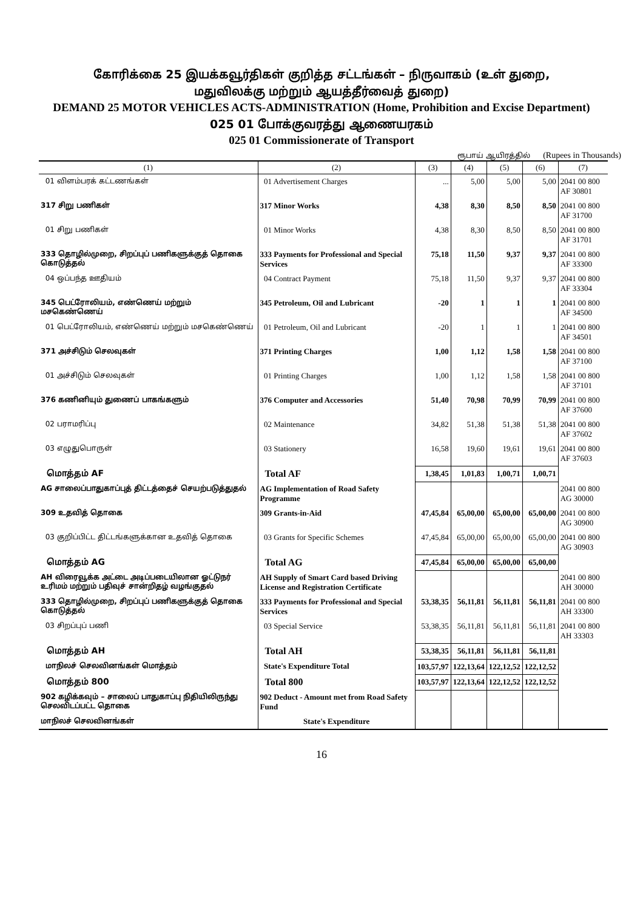கோரிக்கை 25 இயக்கவூர்திகள் குறித்த சட்டங்கள் – நிருவாகம் (உள் துறை,
மதுவிலக்கு மற்றும் ஆயத்தீர்வைத் துறை)
DEMAND 25 MOTOR VEHICLES ACTS-ADMINISTRATION (Home, Prohibition and Excise Department)
025 01 போக்குவரத்து ஆணையரகம்
025 01 Commissionerate of Transport
ரூபாய் ஆயிரத்தில் (Rupees in Thousands)
| (1) | (2) | (3) | (4) | (5) | (6) | (7) |
| --- | --- | --- | --- | --- | --- | --- |
| 01 விளம்பரக் கட்டணங்கள் | 01 Advertisement Charges | ... | 5,00 | 5,00 | 5,00 | 2041 00 800 AF 30801 |
| 317 சிறு பணிகள் | 317 Minor Works | 4,38 | 8,30 | 8,50 | 8,50 | 2041 00 800 AF 31700 |
| 01 சிறு பணிகள் | 01 Minor Works | 4,38 | 8,30 | 8,50 | 8,50 | 2041 00 800 AF 31701 |
| 333 தொழில்முறை, சிறப்புப் பணிகளுக்குத் தொகை கொடுத்தல் | 333 Payments for Professional and Special Services | 75,18 | 11,50 | 9,37 | 9,37 | 2041 00 800 AF 33300 |
| 04 ஒப்பந்த ஊதியம் | 04 Contract Payment | 75,18 | 11,50 | 9,37 | 9,37 | 2041 00 800 AF 33304 |
| 345 பெட்ரோலியம், எண்ணெய் மற்றும் மசகெண்ணெய் | 345 Petroleum, Oil and Lubricant | -20 | 1 | 1 | 1 | 2041 00 800 AF 34500 |
| 01 பெட்ரோலியம், எண்ணெய் மற்றும் மசகெண்ணெய் | 01 Petroleum, Oil and Lubricant | -20 | 1 | 1 | 1 | 2041 00 800 AF 34501 |
| 371 அச்சிடும் செலவுகள் | 371 Printing Charges | 1,00 | 1,12 | 1,58 | 1,58 | 2041 00 800 AF 37100 |
| 01 அச்சிடும் செலவுகள் | 01 Printing Charges | 1,00 | 1,12 | 1,58 | 1,58 | 2041 00 800 AF 37101 |
| 376 கணினியும் துணைப் பாகங்களும் | 376 Computer and Accessories | 51,40 | 70,98 | 70,99 | 70,99 | 2041 00 800 AF 37600 |
| 02 பராமரிப்பு | 02 Maintenance | 34,82 | 51,38 | 51,38 | 51,38 | 2041 00 800 AF 37602 |
| 03 எழுதுபொருள் | 03 Stationery | 16,58 | 19,60 | 19,61 | 19,61 | 2041 00 800 AF 37603 |
| மொத்தம் AF | Total AF | 1,38,45 | 1,01,83 | 1,00,71 | 1,00,71 | |
| AG சாலைப்பாதுகாப்புத் திட்டத்தைச் செயற்படுத்துதல் | AG Implementation of Road Safety Programme | | | | | 2041 00 800 AG 30000 |
| 309 உதவித் தொகை | 309 Grants-in-Aid | 47,45,84 | 65,00,00 | 65,00,00 | 65,00,00 | 2041 00 800 AG 30900 |
| 03 குறிப்பிட்ட திட்டங்களுக்கான உதவித் தொகை | 03 Grants for Specific Schemes | 47,45,84 | 65,00,00 | 65,00,00 | 65,00,00 | 2041 00 800 AG 30903 |
| மொத்தம் AG | Total AG | 47,45,84 | 65,00,00 | 65,00,00 | 65,00,00 | |
| AH விரைவூக்க அட்டை அடிப்படையிலான ஓட்டுநர் உரிமம் மற்றும் பதிவுச் சான்றிதழ் வழங்குதல் | AH Supply of Smart Card based Driving License and Registration Certificate | | | | | 2041 00 800 AH 30000 |
| 333 தொழில்முறை, சிறப்புப் பணிகளுக்குத் தொகை கொடுத்தல் | 333 Payments for Professional and Special Services | 53,38,35 | 56,11,81 | 56,11,81 | 56,11,81 | 2041 00 800 AH 33300 |
| 03 சிறப்புப் பணி | 03 Special Service | 53,38,35 | 56,11,81 | 56,11,81 | 56,11,81 | 2041 00 800 AH 33303 |
| மொத்தம் AH | Total AH | 53,38,35 | 56,11,81 | 56,11,81 | 56,11,81 | |
| மாநிலச் செலவினங்கள் மொத்தம் | State's Expenditure Total | 103,57,97 | 122,13,64 | 122,12,52 | 122,12,52 | |
| மொத்தம் 800 | Total 800 | 103,57,97 | 122,13,64 | 122,12,52 | 122,12,52 | |
| 902 கழிக்கவும் – சாலைப் பாதுகாப்பு நிதியிலிருந்து செலவிடப்பட்ட தொகை | 902 Deduct - Amount met from Road Safety Fund | | | | | |
| மாநிலச் செலவினங்கள் | State's Expenditure | | | | | |
16